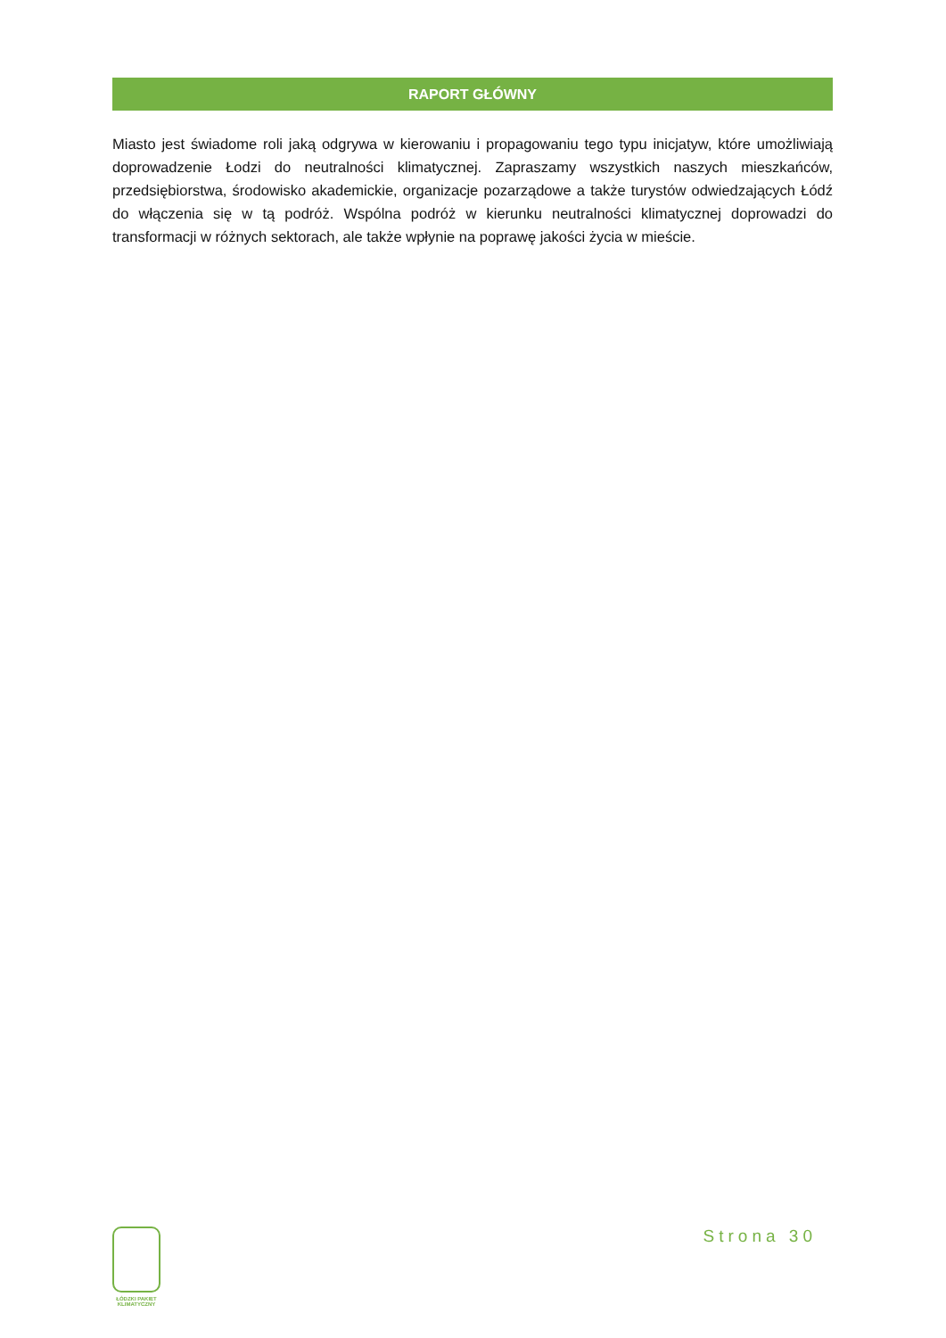RAPORT GŁÓWNY
Miasto jest świadome roli jaką odgrywa w kierowaniu i propagowaniu tego typu inicjatyw, które umożliwiają doprowadzenie Łodzi do neutralności klimatycznej. Zapraszamy wszystkich naszych mieszkańców, przedsiębiorstwa, środowisko akademickie, organizacje pozarządowe a także turystów odwiedzających Łódź do włączenia się w tą podróż. Wspólna podróż w kierunku neutralności klimatycznej doprowadzi do transformacji w różnych sektorach, ale także wpłynie na poprawę jakości życia w mieście.
ŁÓDZKI PAKIET
KLIMATYCZNY
Strona 30